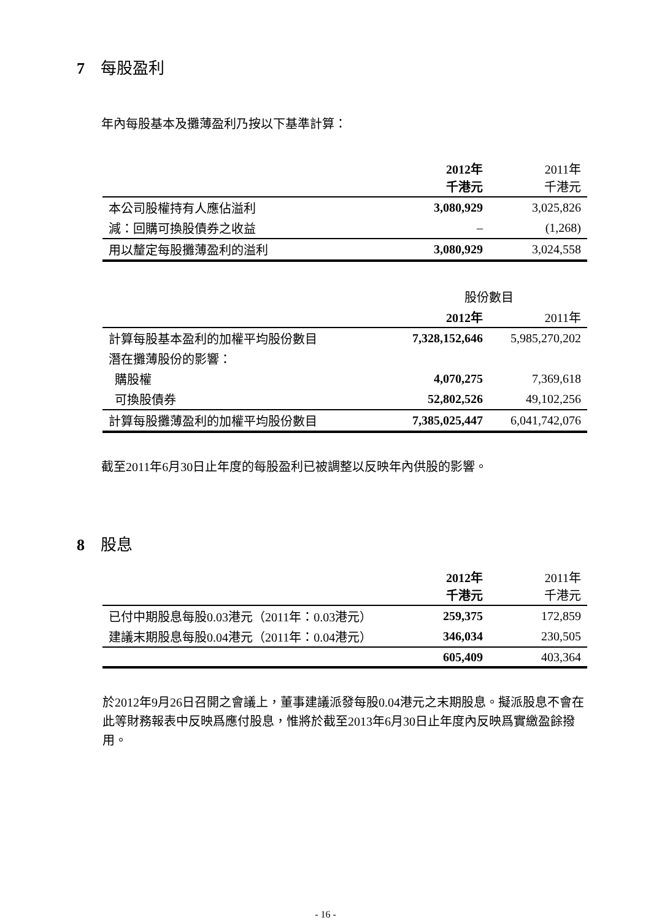7 每股盈利
年內每股基本及攤薄盈利乃按以下基準計算：
| | 2012年 千港元 | 2011年 千港元 |
| 本公司股權持有人應佔溢利 | 3,080,929 | 3,025,826 |
| 減：回購可換股債券之收益 | – | (1,268) |
| 用以釐定每股攤薄盈利的溢利 | 3,080,929 | 3,024,558 |
| | 股份數目 | |
| | 2012年 | 2011年 |
| 計算每股基本盈利的加權平均股份數目 | 7,328,152,646 | 5,985,270,202 |
| 潛在攤薄股份的影響： | | |
| 購股權 | 4,070,275 | 7,369,618 |
| 可換股債券 | 52,802,526 | 49,102,256 |
| 計算每股攤薄盈利的加權平均股份數目 | 7,385,025,447 | 6,041,742,076 |
截至2011年6月30日止年度的每股盈利已被調整以反映年內供股的影響。
8 股息
| | 2012年 千港元 | 2011年 千港元 |
| 已付中期股息每股0.03港元（2011年：0.03港元） | 259,375 | 172,859 |
| 建議末期股息每股0.04港元（2011年：0.04港元） | 346,034 | 230,505 |
| | 605,409 | 403,364 |
於2012年9月26日召開之會議上，董事建議派發每股0.04港元之末期股息。擬派股息不會在此等財務報表中反映爲應付股息，惟將於截至2013年6月30日止年度內反映爲實繳盈餘撥用。
- 16 -